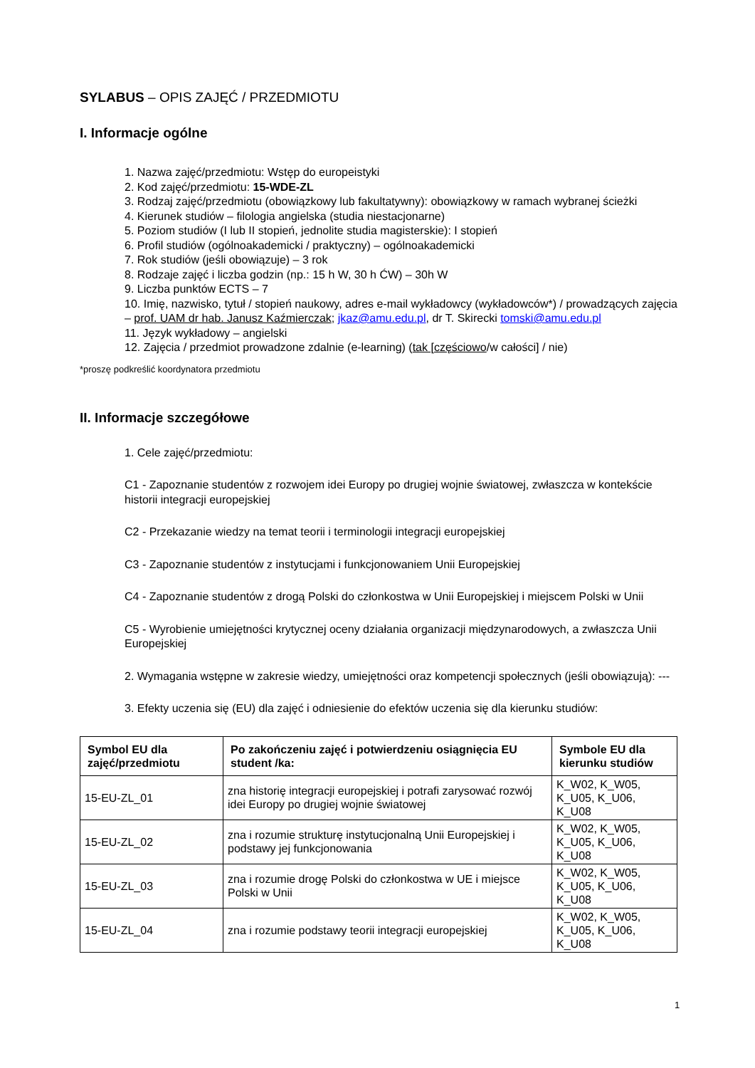SYLABUS – OPIS ZAJĘĆ / PRZEDMIOTU
I. Informacje ogólne
1. Nazwa zajęć/przedmiotu: Wstęp do europeistyki
2. Kod zajęć/przedmiotu: 15-WDE-ZL
3. Rodzaj zajęć/przedmiotu (obowiązkowy lub fakultatywny): obowiązkowy w ramach wybranej ścieżki
4. Kierunek studiów – filologia angielska (studia niestacjonarne)
5. Poziom studiów (I lub II stopień, jednolite studia magisterskie): I stopień
6. Profil studiów (ogólnoakademicki / praktyczny) – ogólnoakademicki
7. Rok studiów (jeśli obowiązuje) – 3 rok
8. Rodzaje zajęć i liczba godzin (np.: 15 h W, 30 h ĆW) – 30h W
9. Liczba punktów ECTS – 7
10. Imię, nazwisko, tytuł / stopień naukowy, adres e-mail wykładowcy (wykładowców*) / prowadzących zajęcia – prof. UAM dr hab. Janusz Kaźmierczak; jkaz@amu.edu.pl, dr T. Skirecki tomski@amu.edu.pl
11. Język wykładowy – angielski
12. Zajęcia / przedmiot prowadzone zdalnie (e-learning) (tak [częściowo/w całości] / nie)
*proszę podkreślić koordynatora przedmiotu
II. Informacje szczegółowe
1. Cele zajęć/przedmiotu:
C1 - Zapoznanie studentów z rozwojem idei Europy po drugiej wojnie światowej, zwłaszcza w kontekście historii integracji europejskiej
C2 - Przekazanie wiedzy na temat teorii i terminologii integracji europejskiej
C3 - Zapoznanie studentów z instytucjami i funkcjonowaniem Unii Europejskiej
C4 - Zapoznanie studentów z drogą Polski do członkostwa w Unii Europejskiej i miejscem Polski w Unii
C5 - Wyrobienie umiejętności krytycznej oceny działania organizacji międzynarodowych, a zwłaszcza Unii Europejskiej
2. Wymagania wstępne w zakresie wiedzy, umiejętności oraz kompetencji społecznych (jeśli obowiązują): ---
3. Efekty uczenia się (EU) dla zajęć i odniesienie do efektów uczenia się dla kierunku studiów:
| Symbol EU dla zajęć/przedmiotu | Po zakończeniu zajęć i potwierdzeniu osiągnięcia EU student /ka: | Symbole EU dla kierunku studiów |
| --- | --- | --- |
| 15-EU-ZL_01 | zna historię integracji europejskiej i potrafi zarysować rozwój idei Europy po drugiej wojnie światowej | K_W02, K_W05, K_U05, K_U06, K_U08 |
| 15-EU-ZL_02 | zna i rozumie strukturę instytucjonalną Unii Europejskiej i podstawy jej funkcjonowania | K_W02, K_W05, K_U05, K_U06, K_U08 |
| 15-EU-ZL_03 | zna i rozumie drogę Polski do członkostwa w UE i miejsce Polski w Unii | K_W02, K_W05, K_U05, K_U06, K_U08 |
| 15-EU-ZL_04 | zna i rozumie podstawy teorii integracji europejskiej | K_W02, K_W05, K_U05, K_U06, K_U08 |
1